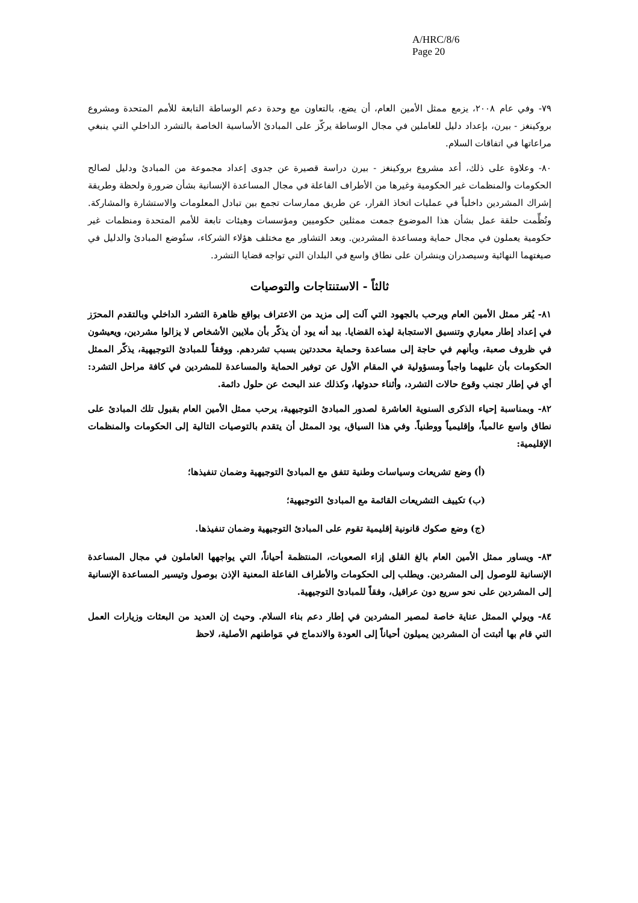A/HRC/8/6
Page 20
٧٩- وفي عام ٢٠٠٨، يزمع ممثل الأمين العام، أن يضع، بالتعاون مع وحدة دعم الوساطة التابعة للأمم المتحدة ومشروع بروكينغز - بيرن، بإعداد دليل للعاملين في مجال الوساطة يركّز على المبادئ الأساسية الخاصة بالتشرد الداخلي التي ينبغي مراعاتها في اتفاقات السلام.
٨٠- وعلاوة على ذلك، أعد مشروع بروكينغز - بيرن دراسة قصيرة عن جدوى إعداد مجموعة من المبادئ ودليل لصالح الحكومات والمنظمات غير الحكومية وغيرها من الأطراف الفاعلة في مجال المساعدة الإنسانية بشأن ضرورة ولحظة وطريقة إشراك المشردين داخلياً في عمليات اتخاذ القرار، عن طريق ممارسات تجمع بين تبادل المعلومات والاستشارة والمشاركة. ونُظِّمت حلقة عمل بشأن هذا الموضوع جمعت ممثلين حكوميين ومؤسسات وهيئات تابعة للأمم المتحدة ومنظمات غير حكومية يعملون في مجال حماية ومساعدة المشردين. وبعد التشاور مع مختلف هؤلاء الشركاء، ستُوضع المبادئ والدليل في صيغتهما النهائية وسيصدران وينشران على نطاق واسع في البلدان التي تواجه قضايا التشرد.
ثالثاً - الاستنتاجات والتوصيات
٨١- يُقر ممثل الأمين العام ويرحب بالجهود التي آلت إلى مزيد من الاعتراف بواقع ظاهرة التشرد الداخلي وبالتقدم المحرَز في إعداد إطار معياري وتنسيق الاستجابة لهذه القضايا. بيد أنه يود أن يذكّر بأن ملايين الأشخاص لا يزالوا مشردين، ويعيشون في ظروف صعبة، وبأنهم في حاجة إلى مساعدة وحماية محددتين بسبب تشردهم. ووفقاً للمبادئ التوجيهية، يذكّر الممثل الحكومات بأن عليهما واجباً ومسؤولية في المقام الأول عن توفير الحماية والمساعدة للمشردين في كافة مراحل التشرد: أي في إطار تجنب وقوع حالات التشرد، وأثناء حدوثها، وكذلك عند البحث عن حلول دائمة.
٨٢- وبمناسبة إحياء الذكرى السنوية العاشرة لصدور المبادئ التوجيهية، يرحب ممثل الأمين العام بقبول تلك المبادئ على نطاق واسع عالمياً، وإقليمياً ووطنياً. وفي هذا السياق، يود الممثل أن يتقدم بالتوصيات التالية إلى الحكومات والمنظمات الإقليمية:
(أ) وضع تشريعات وسياسات وطنية تتفق مع المبادئ التوجيهية وضمان تنفيذها؛
(ب) تكييف التشريعات القائمة مع المبادئ التوجيهية؛
(ج) وضع صكوك قانونية إقليمية تقوم على المبادئ التوجيهية وضمان تنفيذها.
٨٣- ويساور ممثل الأمين العام بالغ القلق إزاء الصعوبات، المنتظمة أحياناً، التي يواجهها العاملون في مجال المساعدة الإنسانية للوصول إلى المشردين. ويطلب إلى الحكومات والأطراف الفاعلة المعنية الإذن بوصول وتيسير المساعدة الإنسانية إلى المشردين على نحو سريع دون عراقيل، وفقاً للمبادئ التوجيهية.
٨٤- ويولي الممثل عناية خاصة لمصير المشردين في إطار دعم بناء السلام. وحيث إن العديد من البعثات وزيارات العمل التي قام بها أثبتت أن المشردين يميلون أحياناً إلى العودة والاندماج في مَواطنهم الأصلية، لاحظ